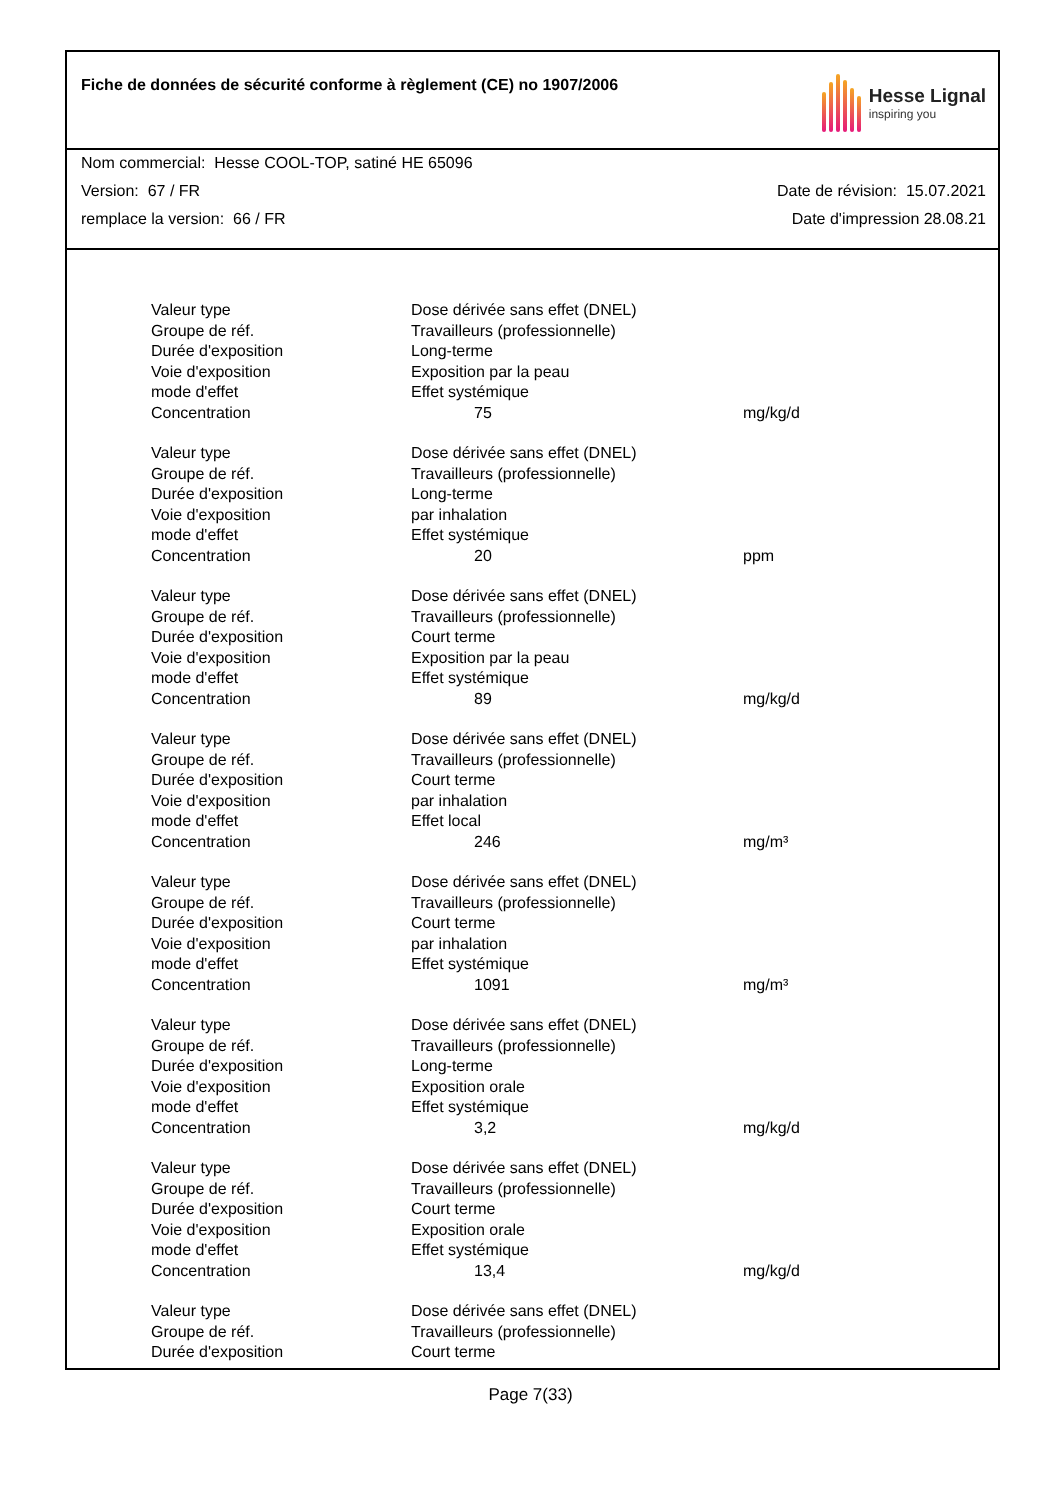Fiche de données de sécurité conforme à règlement (CE) no 1907/2006
Hesse Lignal
inspiring you
Nom commercial: Hesse COOL-TOP, satiné HE 65096
Version: 67 / FR Date de révision: 15.07.2021
remplace la version: 66 / FR Date d'impression 28.08.21
| Valeur type | Dose dérivée sans effet (DNEL) | |
| Groupe de réf. | Travailleurs (professionnelle) | |
| Durée d'exposition | Long-terme | |
| Voie d'exposition | Exposition par la peau | |
| mode d'effet | Effet systémique | |
| Concentration | 75 | mg/kg/d |
| Valeur type | Dose dérivée sans effet (DNEL) | |
| Groupe de réf. | Travailleurs (professionnelle) | |
| Durée d'exposition | Long-terme | |
| Voie d'exposition | par inhalation | |
| mode d'effet | Effet systémique | |
| Concentration | 20 | ppm |
| Valeur type | Dose dérivée sans effet (DNEL) | |
| Groupe de réf. | Travailleurs (professionnelle) | |
| Durée d'exposition | Court terme | |
| Voie d'exposition | Exposition par la peau | |
| mode d'effet | Effet systémique | |
| Concentration | 89 | mg/kg/d |
| Valeur type | Dose dérivée sans effet (DNEL) | |
| Groupe de réf. | Travailleurs (professionnelle) | |
| Durée d'exposition | Court terme | |
| Voie d'exposition | par inhalation | |
| mode d'effet | Effet local | |
| Concentration | 246 | mg/m³ |
| Valeur type | Dose dérivée sans effet (DNEL) | |
| Groupe de réf. | Travailleurs (professionnelle) | |
| Durée d'exposition | Court terme | |
| Voie d'exposition | par inhalation | |
| mode d'effet | Effet systémique | |
| Concentration | 1091 | mg/m³ |
| Valeur type | Dose dérivée sans effet (DNEL) | |
| Groupe de réf. | Travailleurs (professionnelle) | |
| Durée d'exposition | Long-terme | |
| Voie d'exposition | Exposition orale | |
| mode d'effet | Effet systémique | |
| Concentration | 3,2 | mg/kg/d |
| Valeur type | Dose dérivée sans effet (DNEL) | |
| Groupe de réf. | Travailleurs (professionnelle) | |
| Durée d'exposition | Court terme | |
| Voie d'exposition | Exposition orale | |
| mode d'effet | Effet systémique | |
| Concentration | 13,4 | mg/kg/d |
| Valeur type | Dose dérivée sans effet (DNEL) | |
| Groupe de réf. | Travailleurs (professionnelle) | |
| Durée d'exposition | Court terme | |
Page 7(33)